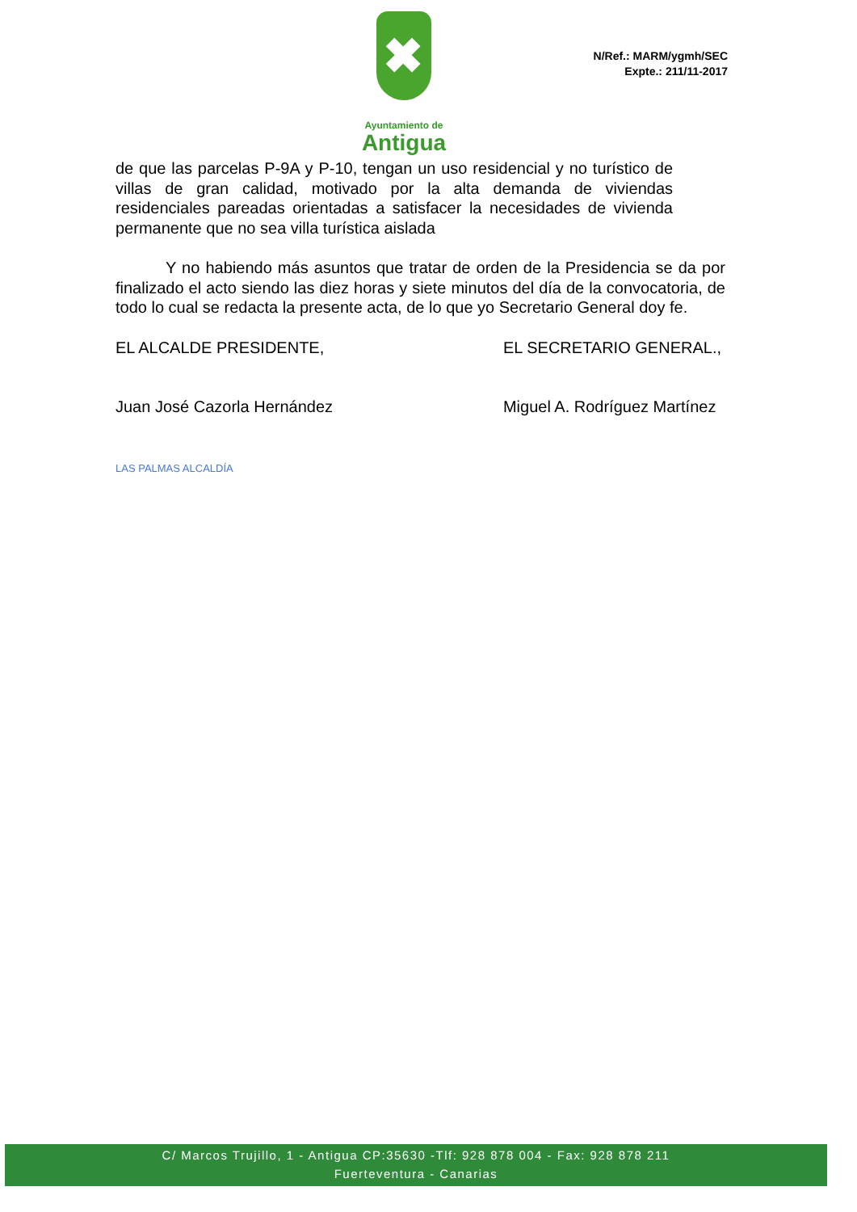✖
Ayuntamiento de
Antigua
N/Ref.: MARM/ygmh/SEC
Expte.: 211/11-2017
de que las parcelas P-9A y P-10, tengan un uso residencial y no turístico de villas de gran calidad, motivado por la alta demanda de viviendas residenciales pareadas orientadas a satisfacer la necesidades de vivienda permanente que no sea villa turística aislada
Y no habiendo más asuntos que tratar de orden de la Presidencia se da por finalizado el acto siendo las diez horas y siete minutos del día de la convocatoria, de todo lo cual se redacta la presente acta, de lo que yo Secretario General doy fe.
EL ALCALDE PRESIDENTE,
Juan José Cazorla Hernández
LAS PALMAS ALCALDÍA
EL SECRETARIO GENERAL.,
Miguel A. Rodríguez Martínez
C/ Marcos Trujillo, 1 - Antigua CP:35630 -Tlf: 928 878 004 - Fax: 928 878 211
Fuerteventura - Canarias